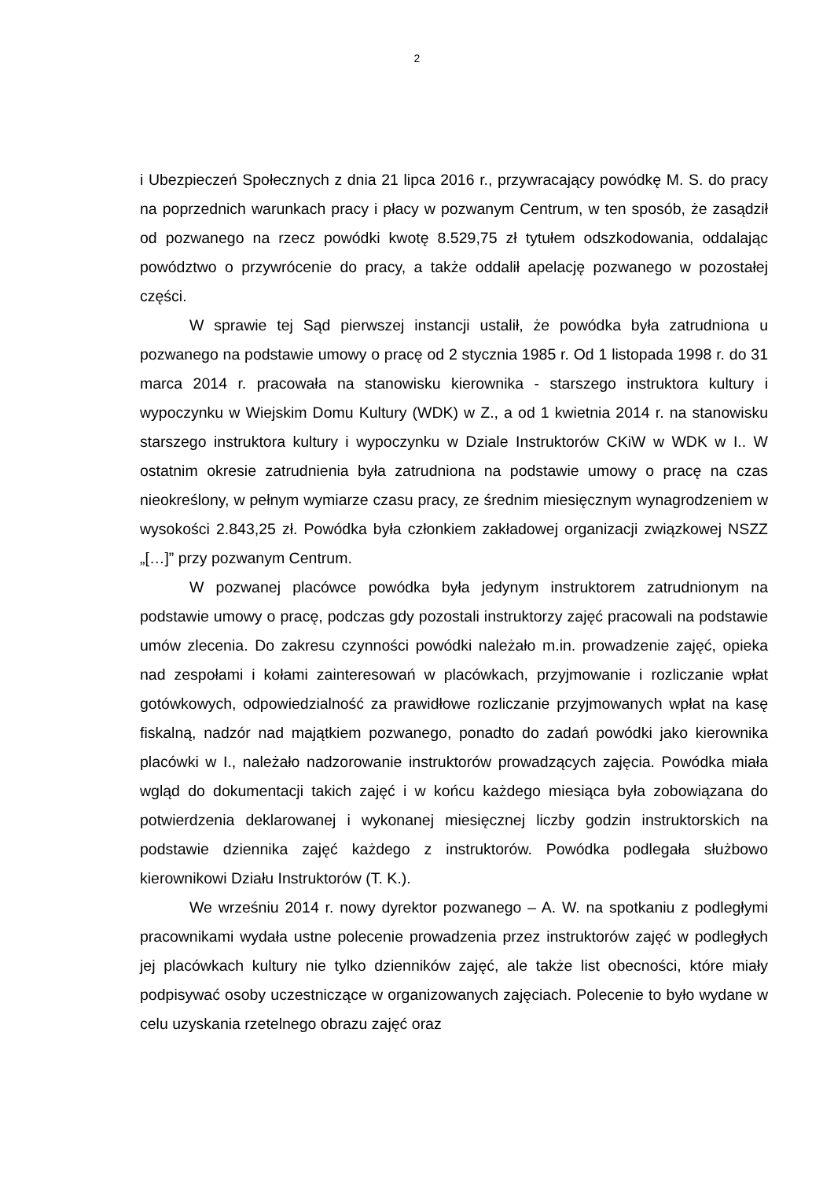2
i Ubezpieczeń Społecznych z dnia 21 lipca 2016 r., przywracający powódkę M. S. do pracy na poprzednich warunkach pracy i płacy w pozwanym Centrum, w ten sposób, że zasądził od pozwanego na rzecz powódki kwotę 8.529,75 zł tytułem odszkodowania, oddalając powództwo o przywrócenie do pracy, a także oddalił apelację pozwanego w pozostałej części.
W sprawie tej Sąd pierwszej instancji ustalił, że powódka była zatrudniona u pozwanego na podstawie umowy o pracę od 2 stycznia 1985 r. Od 1 listopada 1998 r. do 31 marca 2014 r. pracowała na stanowisku kierownika - starszego instruktora kultury i wypoczynku w Wiejskim Domu Kultury (WDK) w Z., a od 1 kwietnia 2014 r. na stanowisku starszego instruktora kultury i wypoczynku w Dziale Instruktorów CKiW w WDK w I.. W ostatnim okresie zatrudnienia była zatrudniona na podstawie umowy o pracę na czas nieokreślony, w pełnym wymiarze czasu pracy, ze średnim miesięcznym wynagrodzeniem w wysokości 2.843,25 zł. Powódka była członkiem zakładowej organizacji związkowej NSZZ „[…]” przy pozwanym Centrum.
W pozwanej placówce powódka była jedynym instruktorem zatrudnionym na podstawie umowy o pracę, podczas gdy pozostali instruktorzy zajęć pracowali na podstawie umów zlecenia. Do zakresu czynności powódki należało m.in. prowadzenie zajęć, opieka nad zespołami i kołami zainteresowań w placówkach, przyjmowanie i rozliczanie wpłat gotówkowych, odpowiedzialność za prawidłowe rozliczanie przyjmowanych wpłat na kasę fiskalną, nadzór nad majątkiem pozwanego, ponadto do zadań powódki jako kierownika placówki w I., należało nadzorowanie instruktorów prowadzących zajęcia. Powódka miała wgląd do dokumentacji takich zajęć i w końcu każdego miesiąca była zobowiązana do potwierdzenia deklarowanej i wykonanej miesięcznej liczby godzin instruktorskich na podstawie dziennika zajęć każdego z instruktorów. Powódka podlegała służbowo kierownikowi Działu Instruktorów (T. K.).
We wrześniu 2014 r. nowy dyrektor pozwanego – A. W. na spotkaniu z podległymi pracownikami wydała ustne polecenie prowadzenia przez instruktorów zajęć w podległych jej placówkach kultury nie tylko dzienników zajęć, ale także list obecności, które miały podpisywać osoby uczestniczące w organizowanych zajęciach. Polecenie to było wydane w celu uzyskania rzetelnego obrazu zajęć oraz